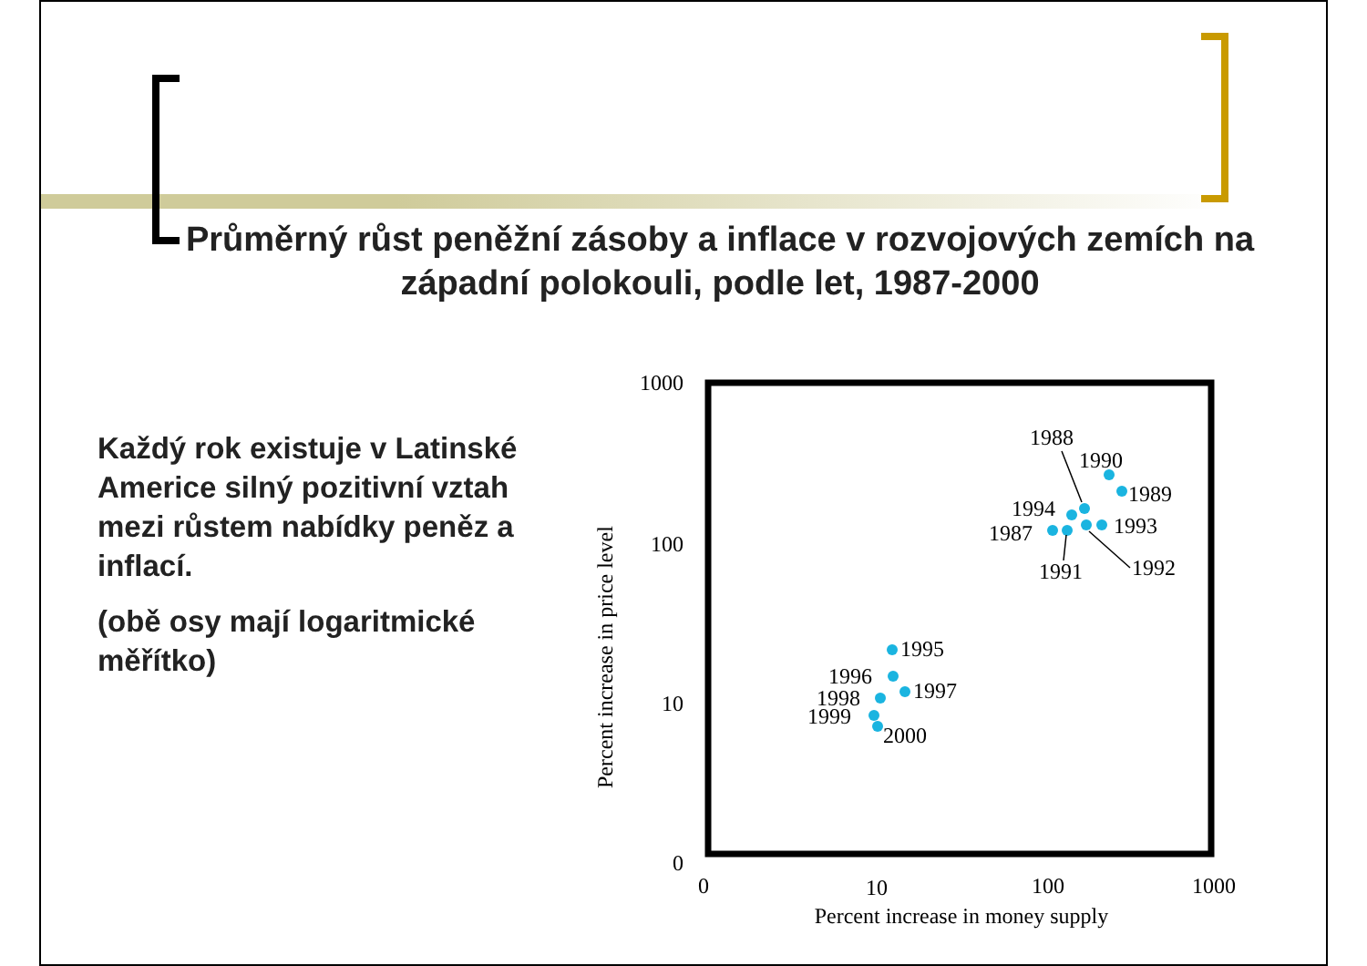Průměrný růst peněžní zásoby a inflace v rozvojových zemích na západní polokouli, podle let, 1987-2000
Každý rok existuje v Latinské Americe silný pozitivní vztah mezi růstem nabídky peněz a inflací.
(obě osy mají logaritmické měřítko)
1000
100
10
0
0
10
100
1000
Percent increase in money supply
Percent increase in price level
1988
1990
1989
1994
1993
1987
1991
1992
1995
1996
1997
1998
1999
2000